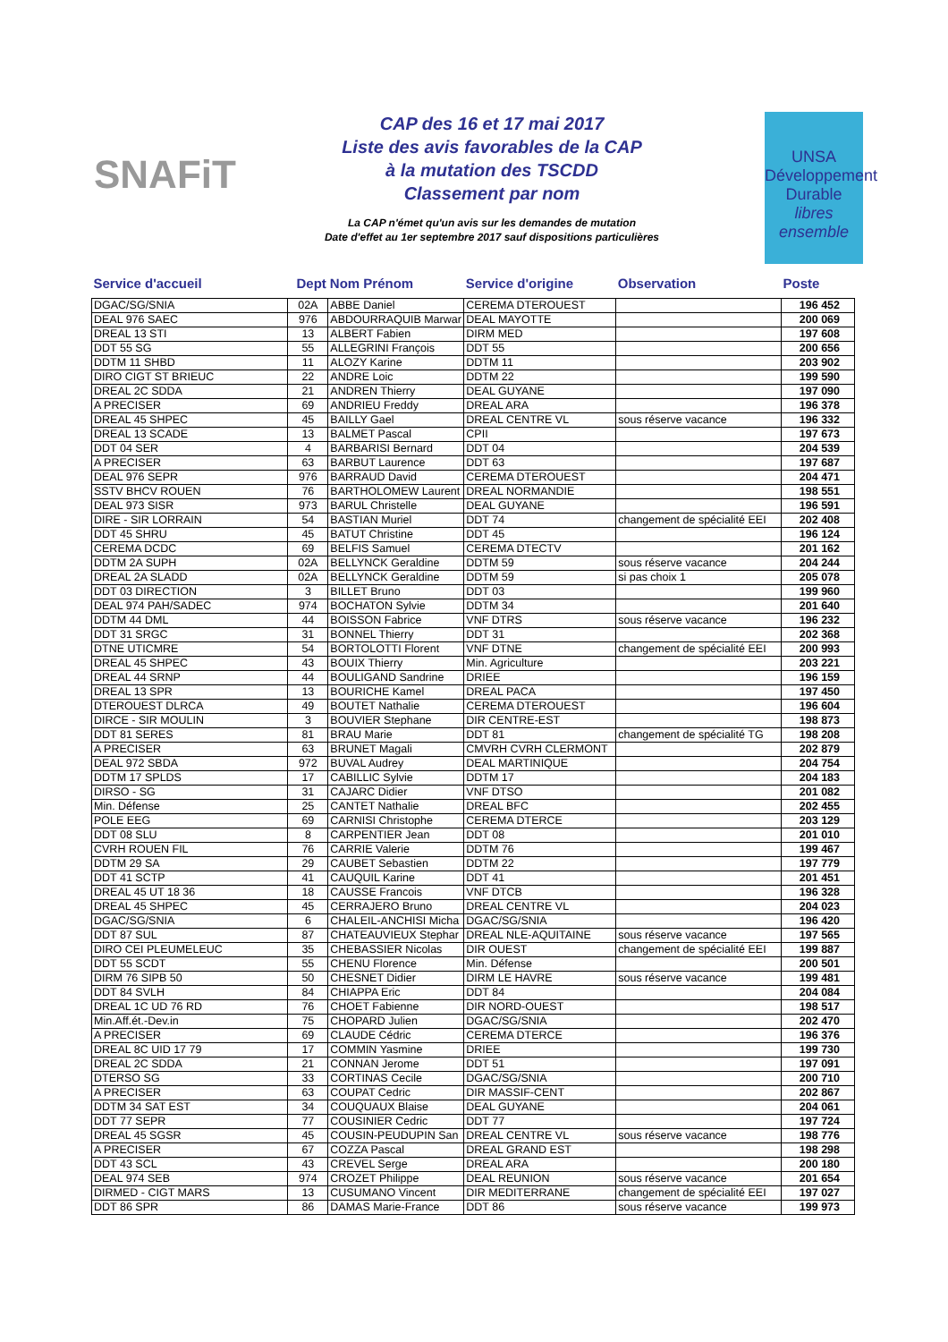SNAFiT
CAP des 16 et 17 mai 2017
Liste des avis favorables de la CAP
à la mutation des TSCDD
Classement par nom
La CAP n'émet qu'un avis sur les demandes de mutation
Date d'effet au 1er septembre 2017 sauf dispositions particulières
UNSA
Développement Durable
libres ensemble
| Service d'accueil | Dept | Nom Prénom | Service d'origine | Observation | Poste |
| --- | --- | --- | --- | --- | --- |
| DGAC/SG/SNIA | 02A | ABBE Daniel | CEREMA DTEROUEST | | 196 452 |
| DEAL 976 SAEC | 976 | ABDOURRAQUIB Marwar | DEAL MAYOTTE | | 200 069 |
| DREAL 13 STI | 13 | ALBERT Fabien | DIRM MED | | 197 608 |
| DDT 55 SG | 55 | ALLEGRINI François | DDT 55 | | 200 656 |
| DDTM 11 SHBD | 11 | ALOZY Karine | DDTM 11 | | 203 902 |
| DIRO CIGT ST BRIEUC | 22 | ANDRE Loic | DDTM 22 | | 199 590 |
| DREAL 2C SDDA | 21 | ANDREN Thierry | DEAL GUYANE | | 197 090 |
| A PRECISER | 69 | ANDRIEU Freddy | DREAL ARA | | 196 378 |
| DREAL 45 SHPEC | 45 | BAILLY Gael | DREAL CENTRE VL | sous réserve vacance | 196 332 |
| DREAL 13 SCADE | 13 | BALMET Pascal | CPII | | 197 673 |
| DDT 04 SER | 4 | BARBARISI Bernard | DDT 04 | | 204 539 |
| A PRECISER | 63 | BARBUT Laurence | DDT 63 | | 197 687 |
| DEAL 976 SEPR | 976 | BARRAUD David | CEREMA DTEROUEST | | 204 471 |
| SSTV BHCV ROUEN | 76 | BARTHOLOMEW Laurent | DREAL NORMANDIE | | 198 551 |
| DEAL 973 SISR | 973 | BARUL Christelle | DEAL GUYANE | | 196 591 |
| DIRE - SIR LORRAIN | 54 | BASTIAN Muriel | DDT 74 | changement de spécialité EEI | 202 408 |
| DDT 45 SHRU | 45 | BATUT Christine | DDT 45 | | 196 124 |
| CEREMA DCDC | 69 | BELFIS Samuel | CEREMA DTECTV | | 201 162 |
| DDTM 2A SUPH | 02A | BELLYNCK Geraldine | DDTM 59 | sous réserve vacance | 204 244 |
| DREAL 2A SLADD | 02A | BELLYNCK Geraldine | DDTM 59 | si pas choix 1 | 205 078 |
| DDT 03 DIRECTION | 3 | BILLET Bruno | DDT 03 | | 199 960 |
| DEAL 974 PAH/SADEC | 974 | BOCHATON Sylvie | DDTM 34 | | 201 640 |
| DDTM 44 DML | 44 | BOISSON Fabrice | VNF DTRS | sous réserve vacance | 196 232 |
| DDT 31 SRGC | 31 | BONNEL Thierry | DDT 31 | | 202 368 |
| DTNE UTICMRE | 54 | BORTOLOTTI Florent | VNF DTNE | changement de spécialité EEI | 200 993 |
| DREAL 45 SHPEC | 43 | BOUIX Thierry | Min. Agriculture | | 203 221 |
| DREAL 44 SRNP | 44 | BOULIGAND Sandrine | DRIEE | | 196 159 |
| DREAL 13 SPR | 13 | BOURICHE Kamel | DREAL PACA | | 197 450 |
| DTEROUEST DLRCA | 49 | BOUTET Nathalie | CEREMA DTEROUEST | | 196 604 |
| DIRCE - SIR MOULIN | 3 | BOUVIER Stephane | DIR CENTRE-EST | | 198 873 |
| DDT 81 SERES | 81 | BRAU Marie | DDT 81 | changement de spécialité TG | 198 208 |
| A PRECISER | 63 | BRUNET Magali | CMVRH CVRH CLERMONT | | 202 879 |
| DEAL 972 SBDA | 972 | BUVAL Audrey | DEAL MARTINIQUE | | 204 754 |
| DDTM 17 SPLDS | 17 | CABILLIC Sylvie | DDTM 17 | | 204 183 |
| DIRSO - SG | 31 | CAJARC Didier | VNF DTSO | | 201 082 |
| Min. Défense | 25 | CANTET Nathalie | DREAL BFC | | 202 455 |
| POLE EEG | 69 | CARNISI Christophe | CEREMA DTERCE | | 203 129 |
| DDT 08 SLU | 8 | CARPENTIER Jean | DDT 08 | | 201 010 |
| CVRH ROUEN FIL | 76 | CARRIE Valerie | DDTM 76 | | 199 467 |
| DDTM 29 SA | 29 | CAUBET Sebastien | DDTM 22 | | 197 779 |
| DDT 41 SCTP | 41 | CAUQUIL Karine | DDT 41 | | 201 451 |
| DREAL 45 UT 18 36 | 18 | CAUSSE Francois | VNF DTCB | | 196 328 |
| DREAL 45 SHPEC | 45 | CERRAJERO Bruno | DREAL CENTRE VL | | 204 023 |
| DGAC/SG/SNIA | 6 | CHALEIL-ANCHISI Micha | DGAC/SG/SNIA | | 196 420 |
| DDT 87 SUL | 87 | CHATEAUVIEUX Stephar | DREAL NLE-AQUITAINE | sous réserve vacance | 197 565 |
| DIRO CEI PLEUMELEUC | 35 | CHEBASSIER Nicolas | DIR OUEST | changement de spécialité EEI | 199 887 |
| DDT 55 SCDT | 55 | CHENU Florence | Min. Défense | | 200 501 |
| DIRM 76 SIPB 50 | 50 | CHESNET Didier | DIRM LE HAVRE | sous réserve vacance | 199 481 |
| DDT 84 SVLH | 84 | CHIAPPA Eric | DDT 84 | | 204 084 |
| DREAL 1C UD 76 RD | 76 | CHOET Fabienne | DIR NORD-OUEST | | 198 517 |
| Min.Aff.ét.-Dev.in | 75 | CHOPARD Julien | DGAC/SG/SNIA | | 202 470 |
| A PRECISER | 69 | CLAUDE Cédric | CEREMA DTERCE | | 196 376 |
| DREAL 8C UID 17 79 | 17 | COMMIN Yasmine | DRIEE | | 199 730 |
| DREAL 2C SDDA | 21 | CONNAN Jerome | DDT 51 | | 197 091 |
| DTERSO SG | 33 | CORTINAS Cecile | DGAC/SG/SNIA | | 200 710 |
| A PRECISER | 63 | COUPAT Cedric | DIR MASSIF-CENT | | 202 867 |
| DDTM 34 SAT EST | 34 | COUQUAUX Blaise | DEAL GUYANE | | 204 061 |
| DDT 77 SEPR | 77 | COUSINIER Cedric | DDT 77 | | 197 724 |
| DREAL 45 SGSR | 45 | COUSIN-PEUDUPIN San | DREAL CENTRE VL | sous réserve vacance | 198 776 |
| A PRECISER | 67 | COZZA Pascal | DREAL GRAND EST | | 198 298 |
| DDT 43 SCL | 43 | CREVEL Serge | DREAL ARA | | 200 180 |
| DEAL 974 SEB | 974 | CROZET Philippe | DEAL REUNION | sous réserve vacance | 201 654 |
| DIRMED - CIGT MARS | 13 | CUSUMANO Vincent | DIR MEDITERRANE | changement de spécialité EEI | 197 027 |
| DDT 86 SPR | 86 | DAMAS Marie-France | DDT 86 | sous réserve vacance | 199 973 |